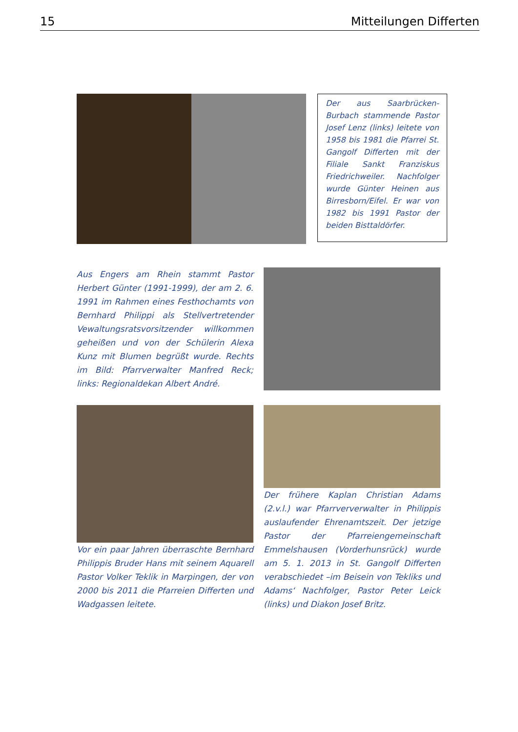15 Mitteilungen Differten
Der aus Saarbrücken-Burbach stammende Pastor Josef Lenz (links) leitete von 1958 bis 1981 die Pfarrei St. Gangolf Differten mit der Filiale Sankt Franziskus Friedrichweiler. Nachfolger wurde Günter Heinen aus Birresborn/Eifel. Er war von 1982 bis 1991 Pastor der beiden Bisttaldörfer.
Aus Engers am Rhein stammt Pastor Herbert Günter (1991-1999), der am 2. 6. 1991 im Rahmen eines Festhochamts von Bernhard Philippi als Stellvertretender Vewaltungsratsvorsitzender willkommen geheißen und von der Schülerin Alexa Kunz mit Blumen begrüßt wurde. Rechts im Bild: Pfarrverwalter Manfred Reck; links: Regionaldekan Albert André.
Vor ein paar Jahren überraschte Bernhard Philippis Bruder Hans mit seinem Aquarell Pastor Volker Teklik in Marpingen, der von 2000 bis 2011 die Pfarreien Differten und Wadgassen leitete.
Der frühere Kaplan Christian Adams (2.v.l.) war Pfarrververwalter in Philippis auslaufender Ehrenamtszeit. Der jetzige Pastor der Pfarreiengemeinschaft Emmelshausen (Vorderhunsrück) wurde am 5. 1. 2013 in St. Gangolf Differten verabschiedet –im Beisein von Tekliks und Adams‘ Nachfolger, Pastor Peter Leick (links) und Diakon Josef Britz.